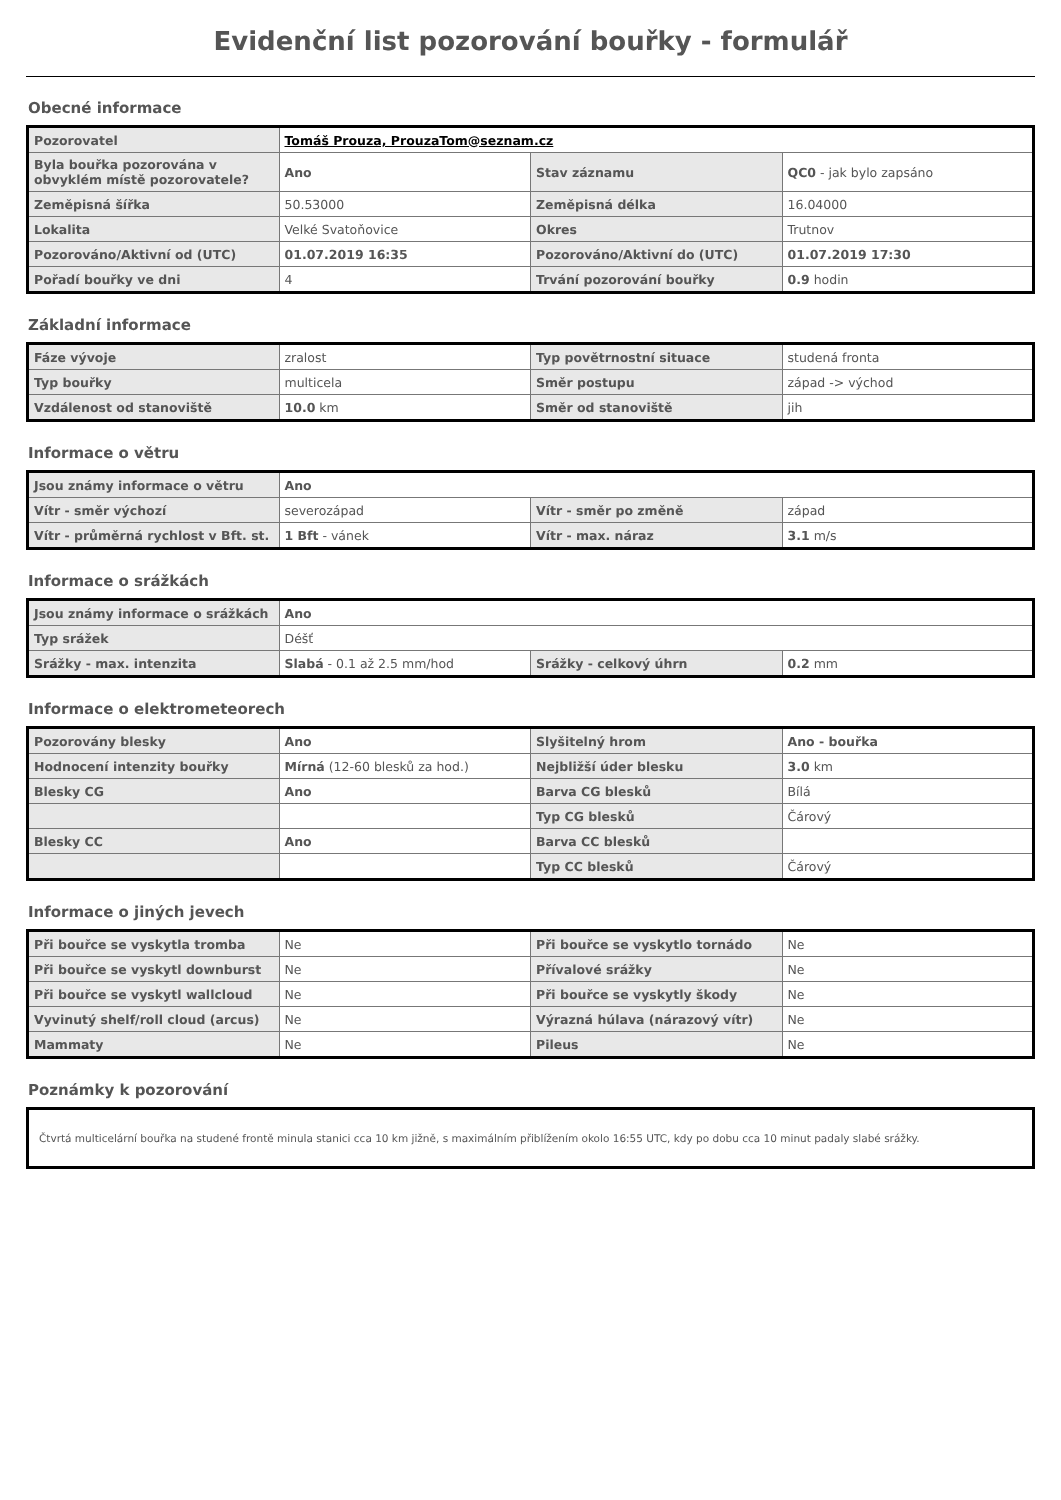Evidenční list pozorování bouřky - formulář
Obecné informace
| Pozorovatel | Tomáš Prouza, ProuzaTom@seznam.cz | | |
| Byla bouřka pozorována v obvyklém místě pozorovatele? | Ano | Stav záznamu | QC0 - jak bylo zapsáno |
| Zeměpisná šířka | 50.53000 | Zeměpisná délka | 16.04000 |
| Lokalita | Velké Svatoňovice | Okres | Trutnov |
| Pozorováno/Aktivní od (UTC) | 01.07.2019 16:35 | Pozorováno/Aktivní do (UTC) | 01.07.2019 17:30 |
| Pořadí bouřky ve dni | 4 | Trvání pozorování bouřky | 0.9 hodin |
Základní informace
| Fáze vývoje | zralost | Typ povětrnostní situace | studená fronta |
| Typ bouřky | multicela | Směr postupu | západ -> východ |
| Vzdálenost od stanoviště | 10.0 km | Směr od stanoviště | jih |
Informace o větru
| Jsou známy informace o větru | Ano | | |
| Vítr - směr výchozí | severozápad | Vítr - směr po změně | západ |
| Vítr - průměrná rychlost v Bft. st. | 1 Bft - vánek | Vítr - max. náraz | 3.1 m/s |
Informace o srážkách
| Jsou známy informace o srážkách | Ano | | |
| Typ srážek | Déšť | | |
| Srážky - max. intenzita | Slabá - 0.1 až 2.5 mm/hod | Srážky - celkový úhrn | 0.2 mm |
Informace o elektrometeorech
| Pozorovány blesky | Ano | Slyšitelný hrom | Ano - bouřka |
| Hodnocení intenzity bouřky | Mírná (12-60 blesků za hod.) | Nejbližší úder blesku | 3.0 km |
| Blesky CG | Ano | Barva CG blesků | Bílá |
| | | Typ CG blesků | Čárový |
| Blesky CC | Ano | Barva CC blesků | |
| | | Typ CC blesků | Čárový |
Informace o jiných jevech
| Při bouřce se vyskytla tromba | Ne | Při bouřce se vyskytlo tornádo | Ne |
| Při bouřce se vyskytl downburst | Ne | Přívalové srážky | Ne |
| Při bouřce se vyskytl wallcloud | Ne | Při bouřce se vyskytly škody | Ne |
| Vyvinutý shelf/roll cloud (arcus) | Ne | Výrazná húlava (nárazový vítr) | Ne |
| Mammaty | Ne | Pileus | Ne |
Poznámky k pozorování
Čtvrtá multicelární bouřka na studené frontě minula stanici cca 10 km jižně, s maximálním přiblížením okolo 16:55 UTC, kdy po dobu cca 10 minut padaly slabé srážky.